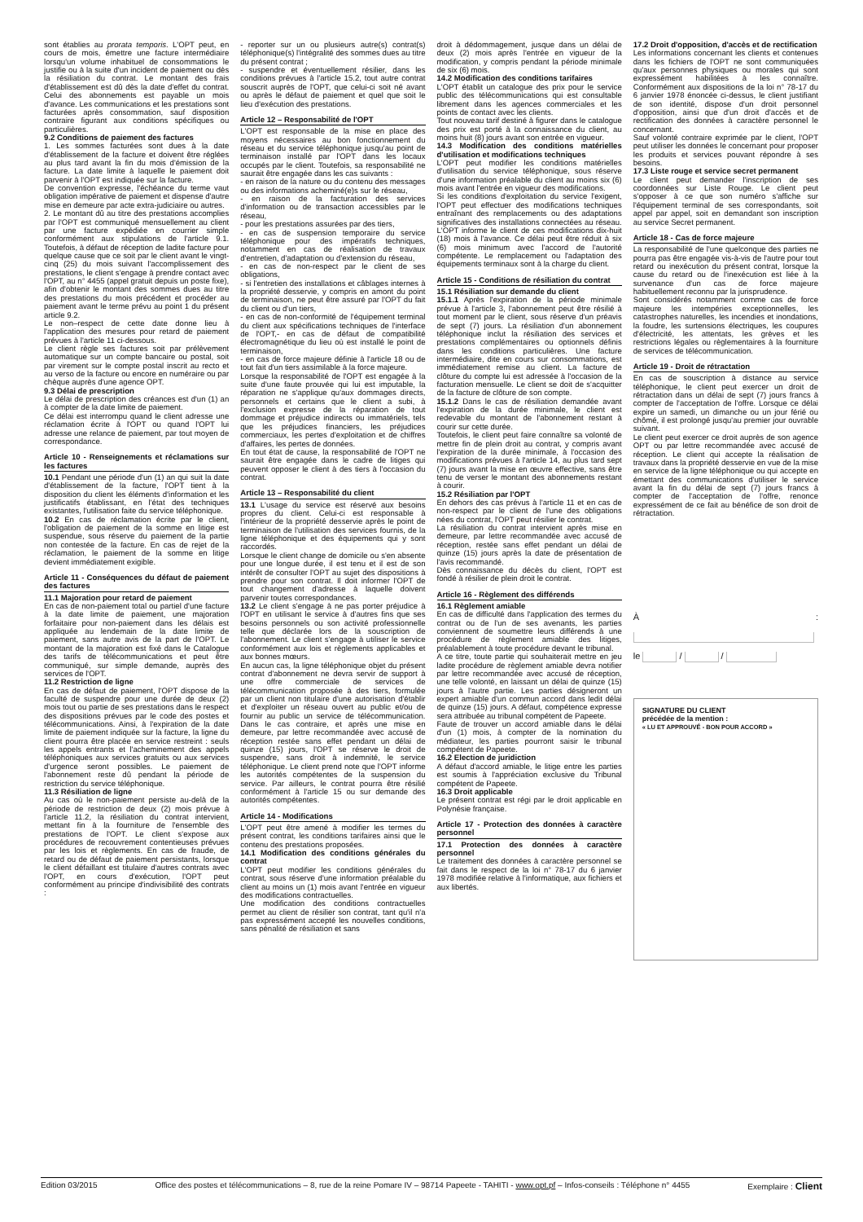sont établies au prorata temporis. L'OPT peut, en cours de mois, émettre une facture intermédiaire lorsqu'un volume inhabituel de consommations le justifie ou à la suite d'un incident de paiement ou dès la résiliation du contrat. Le montant des frais d'établissement est dû dès la date d'effet du contrat. Celui des abonnements est payable un mois d'avance. Les communications et les prestations sont facturées après consommation, sauf disposition contraire figurant aux conditions spécifiques ou particulières.
9.2 Conditions de paiement des factures
1. Les sommes facturées sont dues à la date d'établissement de la facture et doivent être réglées au plus tard avant la fin du mois d'émission de la facture. La date limite à laquelle le paiement doit parvenir à l'OPT est indiquée sur la facture.
De convention expresse, l'échéance du terme vaut obligation impérative de paiement et dispense d'autre mise en demeure par acte extra-judiciaire ou autres.
2. Le montant dû au titre des prestations accomplies par l'OPT est communiqué mensuellement au client par une facture expédiée en courrier simple conformément aux stipulations de l'article 9.1. Toutefois, à défaut de réception de ladite facture pour quelque cause que ce soit par le client avant le vingt-cinq (25) du mois suivant l'accomplissement des prestations, le client s'engage à prendre contact avec l'OPT, au n° 4455 (appel gratuit depuis un poste fixe), afin d'obtenir le montant des sommes dues au titre des prestations du mois précédent et procéder au paiement avant le terme prévu au point 1 du présent article 9.2.
Le non–respect de cette date donne lieu à l'application des mesures pour retard de paiement prévues à l'article 11 ci-dessous.
Le client règle ses factures soit par prélèvement automatique sur un compte bancaire ou postal, soit par virement sur le compte postal inscrit au recto et au verso de la facture ou encore en numéraire ou par chèque auprès d'une agence OPT.
9.3 Délai de prescription
Le délai de prescription des créances est d'un (1) an à compter de la date limite de paiement.
Ce délai est interrompu quand le client adresse une réclamation écrite à l'OPT ou quand l'OPT lui adresse une relance de paiement, par tout moyen de correspondance.
Article 10 - Renseignements et réclamations sur les factures
10.1 Pendant une période d'un (1) an qui suit la date d'établissement de la facture, l'OPT tient à la disposition du client les éléments d'information et les justificatifs établissant, en l'état des techniques existantes, l'utilisation faite du service téléphonique.
10.2 En cas de réclamation écrite par le client, l'obligation de paiement de la somme en litige est suspendue, sous réserve du paiement de la partie non contestée de la facture. En cas de rejet de la réclamation, le paiement de la somme en litige devient immédiatement exigible.
Article 11 - Conséquences du défaut de paiement des factures
11.1 Majoration pour retard de paiement
En cas de non-paiement total ou partiel d'une facture à la date limite de paiement, une majoration forfaitaire pour non-paiement dans les délais est appliquée au lendemain de la date limite de paiement, sans autre avis de la part de l'OPT. Le montant de la majoration est fixé dans le Catalogue des tarifs de télécommunications et peut être communiqué, sur simple demande, auprès des services de l'OPT.
11.2 Restriction de ligne
En cas de défaut de paiement, l'OPT dispose de la faculté de suspendre pour une durée de deux (2) mois tout ou partie de ses prestations dans le respect des dispositions prévues par le code des postes et télécommunications. Ainsi, à l'expiration de la date limite de paiement indiquée sur la facture, la ligne du client pourra être placée en service restreint : seuls les appels entrants et l'acheminement des appels téléphoniques aux services gratuits ou aux services d'urgence seront possibles. Le paiement de l'abonnement reste dû pendant la période de restriction du service téléphonique.
11.3 Résiliation de ligne
Au cas où le non-paiement persiste au-delà de la période de restriction de deux (2) mois prévue à l'article 11.2, la résiliation du contrat intervient, mettant fin à la fourniture de l'ensemble des prestations de l'OPT. Le client s'expose aux procédures de recouvrement contentieuses prévues par les lois et règlements. En cas de fraude, de retard ou de défaut de paiement persistants, lorsque le client défaillant est titulaire d'autres contrats avec l'OPT, en cours d'exécution, l'OPT peut conformément au principe d'indivisibilité des contrats :
- reporter sur un ou plusieurs autre(s) contrat(s) téléphonique(s) l'intégralité des sommes dues au titre du présent contrat ;
- suspendre et éventuellement résilier, dans les conditions prévues à l'article 15.2, tout autre contrat souscrit auprès de l'OPT, que celui-ci soit né avant ou après le défaut de paiement et quel que soit le lieu d'exécution des prestations.
Article 12 – Responsabilité de l'OPT
L'OPT est responsable de la mise en place des moyens nécessaires au bon fonctionnement du réseau et du service téléphonique jusqu'au point de terminaison installé par l'OPT dans les locaux occupés par le client. Toutefois, sa responsabilité ne saurait être engagée dans les cas suivants :
- en raison de la nature ou du contenu des messages ou des informations acheminé(e)s sur le réseau,
- en raison de la facturation des services d'information ou de transaction accessibles par le réseau,
- pour les prestations assurées par des tiers,
- en cas de suspension temporaire du service téléphonique pour des impératifs techniques, notamment en cas de réalisation de travaux d'entretien, d'adaptation ou d'extension du réseau,
- en cas de non-respect par le client de ses obligations,
- si l'entretien des installations et câblages internes à la propriété desservie, y compris en amont du point de terminaison, ne peut être assuré par l'OPT du fait du client ou d'un tiers,
- en cas de non-conformité de l'équipement terminal du client aux spécifications techniques de l'interface de l'OPT,- en cas de défaut de compatibilité électromagnétique du lieu où est installé le point de terminaison,
- en cas de force majeure définie à l'article 18 ou de tout fait d'un tiers assimilable à la force majeure.
Lorsque la responsabilité de l'OPT est engagée à la suite d'une faute prouvée qui lui est imputable, la réparation ne s'applique qu'aux dommages directs, personnels et certains que le client a subi, à l'exclusion expresse de la réparation de tout dommage et préjudice indirects ou immatériels, tels que les préjudices financiers, les préjudices commerciaux, les pertes d'exploitation et de chiffres d'affaires, les pertes de données.
En tout état de cause, la responsabilité de l'OPT ne saurait être engagée dans le cadre de litiges qui peuvent opposer le client à des tiers à l'occasion du contrat.
Article 13 – Responsabilité du client
13.1 L'usage du service est réservé aux besoins propres du client. Celui-ci est responsable à l'intérieur de la propriété desservie après le point de terminaison de l'utilisation des services fournis, de la ligne téléphonique et des équipements qui y sont raccordés.
Lorsque le client change de domicile ou s'en absente pour une longue durée, il est tenu et il est de son intérêt de consulter l'OPT au sujet des dispositions à prendre pour son contrat. Il doit informer l'OPT de tout changement d'adresse à laquelle doivent parvenir toutes correspondances.
13.2 Le client s'engage à ne pas porter préjudice à l'OPT en utilisant le service à d'autres fins que ses besoins personnels ou son activité professionnelle telle que déclarée lors de la souscription de l'abonnement. Le client s'engage à utiliser le service conformément aux lois et règlements applicables et aux bonnes mœurs.
En aucun cas, la ligne téléphonique objet du présent contrat d'abonnement ne devra servir de support à une offre commerciale de services de télécommunication proposée à des tiers, formulée par un client non titulaire d'une autorisation d'établir et d'exploiter un réseau ouvert au public et/ou de fournir au public un service de télécommunication. Dans le cas contraire, et après une mise en demeure, par lettre recommandée avec accusé de réception restée sans effet pendant un délai de quinze (15) jours, l'OPT se réserve le droit de suspendre, sans droit à indemnité, le service téléphonique. Le client prend note que l'OPT informe les autorités compétentes de la suspension du service. Par ailleurs, le contrat pourra être résilié conformément à l'article 15 ou sur demande des autorités compétentes.
Article 14 - Modifications
L'OPT peut être amené à modifier les termes du présent contrat, les conditions tarifaires ainsi que le contenu des prestations proposées.
14.1 Modification des conditions générales du contrat
L'OPT peut modifier les conditions générales du contrat, sous réserve d'une information préalable du client au moins un (1) mois avant l'entrée en vigueur des modifications contractuelles.
Une modification des conditions contractuelles permet au client de résilier son contrat, tant qu'il n'a pas expressément accepté les nouvelles conditions, sans pénalité de résiliation et sans
droit à dédommagement, jusque dans un délai de deux (2) mois après l'entrée en vigueur de la modification, y compris pendant la période minimale de six (6) mois.
14.2 Modification des conditions tarifaires
L'OPT établit un catalogue des prix pour le service public des télécommunications qui est consultable librement dans les agences commerciales et les points de contact avec les clients.
Tout nouveau tarif destiné à figurer dans le catalogue des prix est porté à la connaissance du client, au moins huit (8) jours avant son entrée en vigueur.
14.3 Modification des conditions matérielles d'utilisation et modifications techniques
L'OPT peut modifier les conditions matérielles d'utilisation du service téléphonique, sous réserve d'une information préalable du client au moins six (6) mois avant l'entrée en vigueur des modifications.
Si les conditions d'exploitation du service l'exigent, l'OPT peut effectuer des modifications techniques entraînant des remplacements ou des adaptations significatives des installations connectées au réseau. L'OPT informe le client de ces modifications dix-huit (18) mois à l'avance. Ce délai peut être réduit à six (6) mois minimum avec l'accord de l'autorité compétente. Le remplacement ou l'adaptation des équipements terminaux sont à la charge du client.
Article 15 - Conditions de résiliation du contrat
15.1 Résiliation sur demande du client
15.1.1 Après l'expiration de la période minimale prévue à l'article 3, l'abonnement peut être résilié à tout moment par le client, sous réserve d'un préavis de sept (7) jours. La résiliation d'un abonnement téléphonique inclut la résiliation des services et prestations complémentaires ou optionnels définis dans les conditions particulières. Une facture intermédiaire, dite en cours sur consommations, est immédiatement remise au client. La facture de clôture du compte lui est adressée à l'occasion de la facturation mensuelle. Le client se doit de s'acquitter de la facture de clôture de son compte.
15.1.2 Dans le cas de résiliation demandée avant l'expiration de la durée minimale, le client est redevable du montant de l'abonnement restant à courir sur cette durée.
Toutefois, le client peut faire connaître sa volonté de mettre fin de plein droit au contrat, y compris avant l'expiration de la durée minimale, à l'occasion des modifications prévues à l'article 14, au plus tard sept (7) jours avant la mise en œuvre effective, sans être tenu de verser le montant des abonnements restant à courir.
15.2 Résiliation par l'OPT
En dehors des cas prévus à l'article 11 et en cas de non-respect par le client de l'une des obligations nées du contrat, l'OPT peut résilier le contrat.
La résiliation du contrat intervient après mise en demeure, par lettre recommandée avec accusé de réception, restée sans effet pendant un délai de quinze (15) jours après la date de présentation de l'avis recommandé.
Dès connaissance du décès du client, l'OPT est fondé à résilier de plein droit le contrat.
Article 16 - Règlement des différends
16.1 Règlement amiable
En cas de difficulté dans l'application des termes du contrat ou de l'un de ses avenants, les parties conviennent de soumettre leurs différends à une procédure de règlement amiable des litiges, préalablement à toute procédure devant le tribunal.
A ce titre, toute partie qui souhaiterait mettre en jeu ladite procédure de règlement amiable devra notifier par lettre recommandée avec accusé de réception, une telle volonté, en laissant un délai de quinze (15) jours à l'autre partie. Les parties désigneront un expert amiable d'un commun accord dans ledit délai de quinze (15) jours. A défaut, compétence expresse sera attribuée au tribunal compétent de Papeete.
Faute de trouver un accord amiable dans le délai d'un (1) mois, à compter de la nomination du médiateur, les parties pourront saisir le tribunal compétent de Papeete.
16.2 Election de juridiction
A défaut d'accord amiable, le litige entre les parties est soumis à l'appréciation exclusive du Tribunal compétent de Papeete.
16.3 Droit applicable
Le présent contrat est régi par le droit applicable en Polynésie française.
Article 17 - Protection des données à caractère personnel
17.1 Protection des données à caractère personnel
Le traitement des données à caractère personnel se fait dans le respect de la loi n° 78-17 du 6 janvier 1978 modifiée relative à l'informatique, aux fichiers et aux libertés.
17.2 Droit d'opposition, d'accès et de rectification
Les informations concernant les clients et contenues dans les fichiers de l'OPT ne sont communiquées qu'aux personnes physiques ou morales qui sont expressément habilitées à les connaître. Conformément aux dispositions de la loi n° 78-17 du 6 janvier 1978 énoncée ci-dessus, le client justifiant de son identité, dispose d'un droit personnel d'opposition, ainsi que d'un droit d'accès et de rectification des données à caractère personnel le concernant.
Sauf volonté contraire exprimée par le client, l'OPT peut utiliser les données le concernant pour proposer les produits et services pouvant répondre à ses besoins.
17.3 Liste rouge et service secret permanent
Le client peut demander l'inscription de ses coordonnées sur Liste Rouge. Le client peut s'opposer à ce que son numéro s'affiche sur l'équipement terminal de ses correspondants, soit appel par appel, soit en demandant son inscription au service Secret permanent.
Article 18 - Cas de force majeure
La responsabilité de l'une quelconque des parties ne pourra pas être engagée vis-à-vis de l'autre pour tout retard ou inexécution du présent contrat, lorsque la cause du retard ou de l'inexécution est liée à la survenance d'un cas de force majeure habituellement reconnu par la jurisprudence.
Sont considérés notamment comme cas de force majeure les intempéries exceptionnelles, les catastrophes naturelles, les incendies et inondations, la foudre, les surtensions électriques, les coupures d'électricité, les attentats, les grèves et les restrictions légales ou règlementaires à la fourniture de services de télécommunication.
Article 19 - Droit de rétractation
En cas de souscription à distance au service téléphonique, le client peut exercer un droit de rétractation dans un délai de sept (7) jours francs à compter de l'acceptation de l'offre. Lorsque ce délai expire un samedi, un dimanche ou un jour férié ou chômé, il est prolongé jusqu'au premier jour ouvrable suivant.
Le client peut exercer ce droit auprès de son agence OPT ou par lettre recommandée avec accusé de réception. Le client qui accepte la réalisation de travaux dans la propriété desservie en vue de la mise en service de la ligne téléphonique ou qui accepte en émettant des communications d'utiliser le service avant la fin du délai de sept (7) jours francs à compter de l'acceptation de l'offre, renonce expressément de ce fait au bénéfice de son droit de rétractation.
À :
le / /
SIGNATURE DU CLIENT
précédée de la mention :
« LU ET APPROUVÉ - BON POUR ACCORD »
Edition 03/2015 Office des postes et télécommunications – 8, rue de la reine Pomare IV – 98714 Papeete - TAHITI - www.opt.pf – Infos-conseils : Téléphone n° 4455 Exemplaire : Client